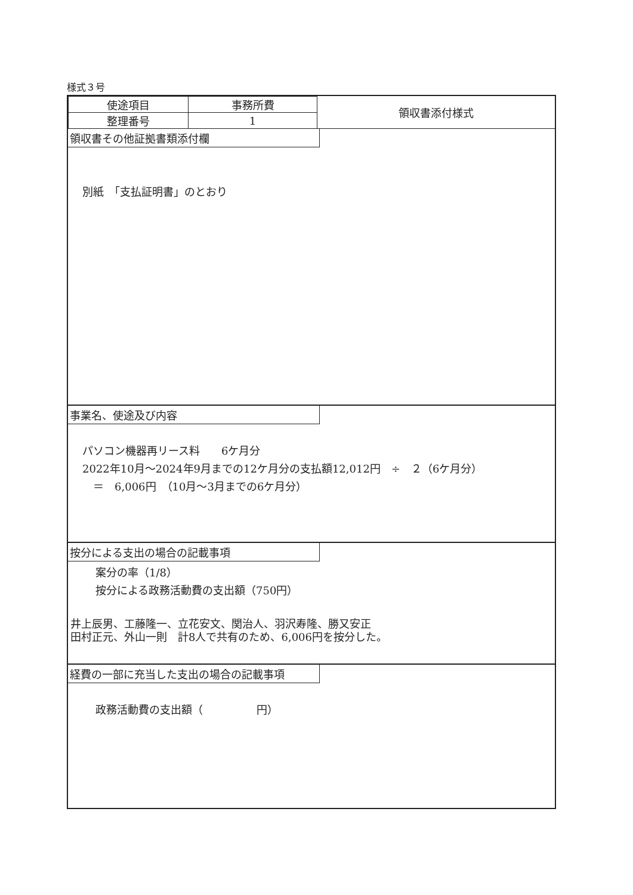様式３号
| 使途項目 | 事務所費 | 領収書添付様式 |
| 整理番号 | 1 | |
領収書その他証拠書類添付欄
別紙　「支払証明書」のとおり
事業名、使途及び内容
パソコン機器再リース料　　6ケ月分
2022年10月～2024年9月までの12ケ月分の支払額12,012円　÷　２（6ケ月分）
　＝　6,006円　（10月～3月までの6ケ月分）
按分による支出の場合の記載事項
案分の率（1/8）
按分による政務活動費の支出額（750円）
井上辰男、工藤隆一、立花安文、関治人、羽沢寿隆、勝又安正
田村正元、外山一則　計8人で共有のため、6,006円を按分した。
経費の一部に充当した支出の場合の記載事項
政務活動費の支出額（　　　　　円）